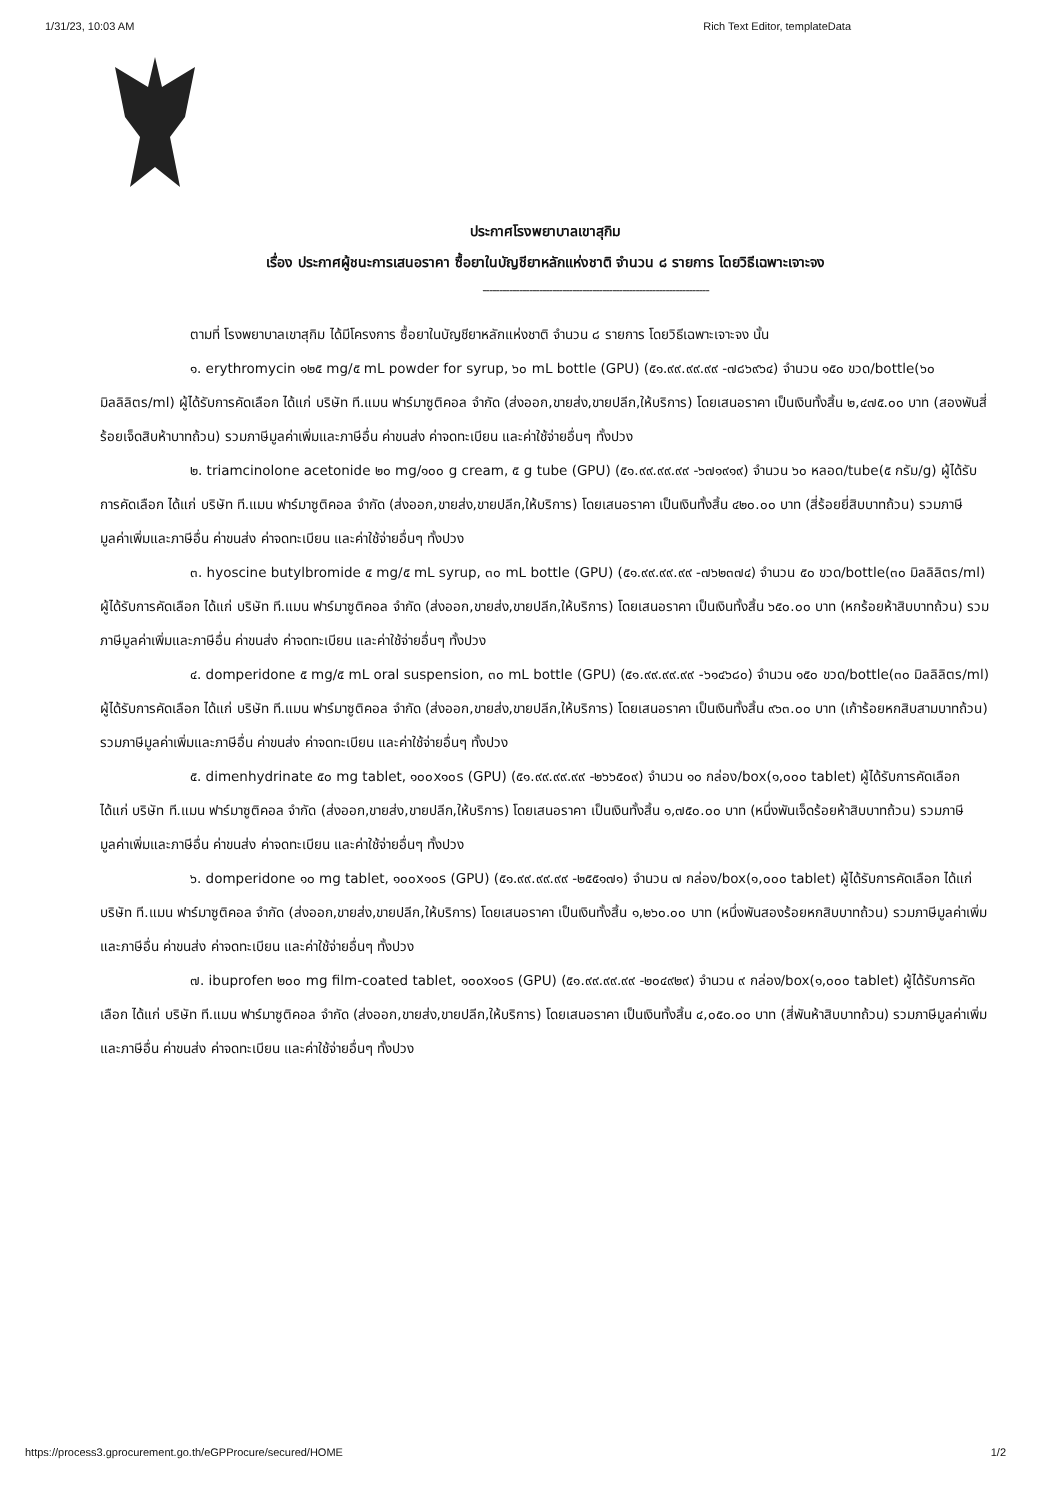1/31/23, 10:03 AM Rich Text Editor, templateData
ประกาศโรงพยาบาลเขาสุกิม
เรื่อง ประกาศผู้ชนะการเสนอราคา ซื้อยาในบัญชียาหลักแห่งชาติ จำนวน ๘ รายการ โดยวิธีเฉพาะเจาะจง
--------------------------------------------------------------------
ตามที่ โรงพยาบาลเขาสุกิม ได้มีโครงการ ซื้อยาในบัญชียาหลักแห่งชาติ จำนวน ๘ รายการ โดยวิธีเฉพาะเจาะจง นั้น
๑. erythromycin ๑๒๕ mg/๕ mL powder for syrup, ๖๐ mL bottle (GPU) (๕๑.๙๙.๙๙.๙๙ -๗๘๖๙๖๔) จำนวน ๑๕๐ ขวด/bottle(๖๐ มิลลิลิตร/ml) ผู้ได้รับการคัดเลือก ได้แก่ บริษัท ที.แมน ฟาร์มาซูติคอล จำกัด (ส่งออก,ขายส่ง,ขายปลีก,ให้บริการ) โดยเสนอราคา เป็นเงินทั้งสิ้น ๒,๔๗๕.๐๐ บาท (สองพันสี่ร้อยเจ็ดสิบห้าบาทถ้วน) รวมภาษีมูลค่าเพิ่มและภาษีอื่น ค่าขนส่ง ค่าจดทะเบียน และค่าใช้จ่ายอื่นๆ ทั้งปวง
๒. triamcinolone acetonide ๒๐ mg/๑๐๐ g cream, ๕ g tube (GPU) (๕๑.๙๙.๙๙.๙๙ -๖๗๑๙๑๙) จำนวน ๖๐ หลอด/tube(๕ กรัม/g) ผู้ได้รับการคัดเลือก ได้แก่ บริษัท ที.แมน ฟาร์มาซูติคอล จำกัด (ส่งออก,ขายส่ง,ขายปลีก,ให้บริการ) โดยเสนอราคา เป็นเงินทั้งสิ้น ๔๒๐.๐๐ บาท (สี่ร้อยยี่สิบบาทถ้วน) รวมภาษีมูลค่าเพิ่มและภาษีอื่น ค่าขนส่ง ค่าจดทะเบียน และค่าใช้จ่ายอื่นๆ ทั้งปวง
๓. hyoscine butylbromide ๕ mg/๕ mL syrup, ๓๐ mL bottle (GPU) (๕๑.๙๙.๙๙.๙๙ -๗๖๒๓๗๔) จำนวน ๕๐ ขวด/bottle(๓๐ มิลลิลิตร/ml) ผู้ได้รับการคัดเลือก ได้แก่ บริษัท ที.แมน ฟาร์มาซูติคอล จำกัด (ส่งออก,ขายส่ง,ขายปลีก,ให้บริการ) โดยเสนอราคา เป็นเงินทั้งสิ้น ๖๕๐.๐๐ บาท (หกร้อยห้าสิบบาทถ้วน) รวมภาษีมูลค่าเพิ่มและภาษีอื่น ค่าขนส่ง ค่าจดทะเบียน และค่าใช้จ่ายอื่นๆ ทั้งปวง
๔. domperidone ๕ mg/๕ mL oral suspension, ๓๐ mL bottle (GPU) (๕๑.๙๙.๙๙.๙๙ -๖๑๔๖๘๐) จำนวน ๑๕๐ ขวด/bottle(๓๐ มิลลิลิตร/ml) ผู้ได้รับการคัดเลือก ได้แก่ บริษัท ที.แมน ฟาร์มาซูติคอล จำกัด (ส่งออก,ขายส่ง,ขายปลีก,ให้บริการ) โดยเสนอราคา เป็นเงินทั้งสิ้น ๙๖๓.๐๐ บาท (เก้าร้อยหกสิบสามบาทถ้วน) รวมภาษีมูลค่าเพิ่มและภาษีอื่น ค่าขนส่ง ค่าจดทะเบียน และค่าใช้จ่ายอื่นๆ ทั้งปวง
๕. dimenhydrinate ๕๐ mg tablet, ๑๐๐x๑๐s (GPU) (๕๑.๙๙.๙๙.๙๙ -๒๖๖๕๐๙) จำนวน ๑๐ กล่อง/box(๑,๐๐๐ tablet) ผู้ได้รับการคัดเลือก ได้แก่ บริษัท ที.แมน ฟาร์มาซูติคอล จำกัด (ส่งออก,ขายส่ง,ขายปลีก,ให้บริการ) โดยเสนอราคา เป็นเงินทั้งสิ้น ๑,๗๕๐.๐๐ บาท (หนึ่งพันเจ็ดร้อยห้าสิบบาทถ้วน) รวมภาษีมูลค่าเพิ่มและภาษีอื่น ค่าขนส่ง ค่าจดทะเบียน และค่าใช้จ่ายอื่นๆ ทั้งปวง
๖. domperidone ๑๐ mg tablet, ๑๐๐x๑๐s (GPU) (๕๑.๙๙.๙๙.๙๙ -๒๕๕๑๗๑) จำนวน ๗ กล่อง/box(๑,๐๐๐ tablet) ผู้ได้รับการคัดเลือก ได้แก่ บริษัท ที.แมน ฟาร์มาซูติคอล จำกัด (ส่งออก,ขายส่ง,ขายปลีก,ให้บริการ) โดยเสนอราคา เป็นเงินทั้งสิ้น ๑,๒๖๐.๐๐ บาท (หนึ่งพันสองร้อยหกสิบบาทถ้วน) รวมภาษีมูลค่าเพิ่มและภาษีอื่น ค่าขนส่ง ค่าจดทะเบียน และค่าใช้จ่ายอื่นๆ ทั้งปวง
๗. ibuprofen ๒๐๐ mg film-coated tablet, ๑๐๐x๑๐s (GPU) (๕๑.๙๙.๙๙.๙๙ -๒๐๔๙๒๙) จำนวน ๙ กล่อง/box(๑,๐๐๐ tablet) ผู้ได้รับการคัดเลือก ได้แก่ บริษัท ที.แมน ฟาร์มาซูติคอล จำกัด (ส่งออก,ขายส่ง,ขายปลีก,ให้บริการ) โดยเสนอราคา เป็นเงินทั้งสิ้น ๔,๐๕๐.๐๐ บาท (สี่พันห้าสิบบาทถ้วน) รวมภาษีมูลค่าเพิ่มและภาษีอื่น ค่าขนส่ง ค่าจดทะเบียน และค่าใช้จ่ายอื่นๆ ทั้งปวง
https://process3.gprocurement.go.th/eGPProcure/secured/HOME 1/2